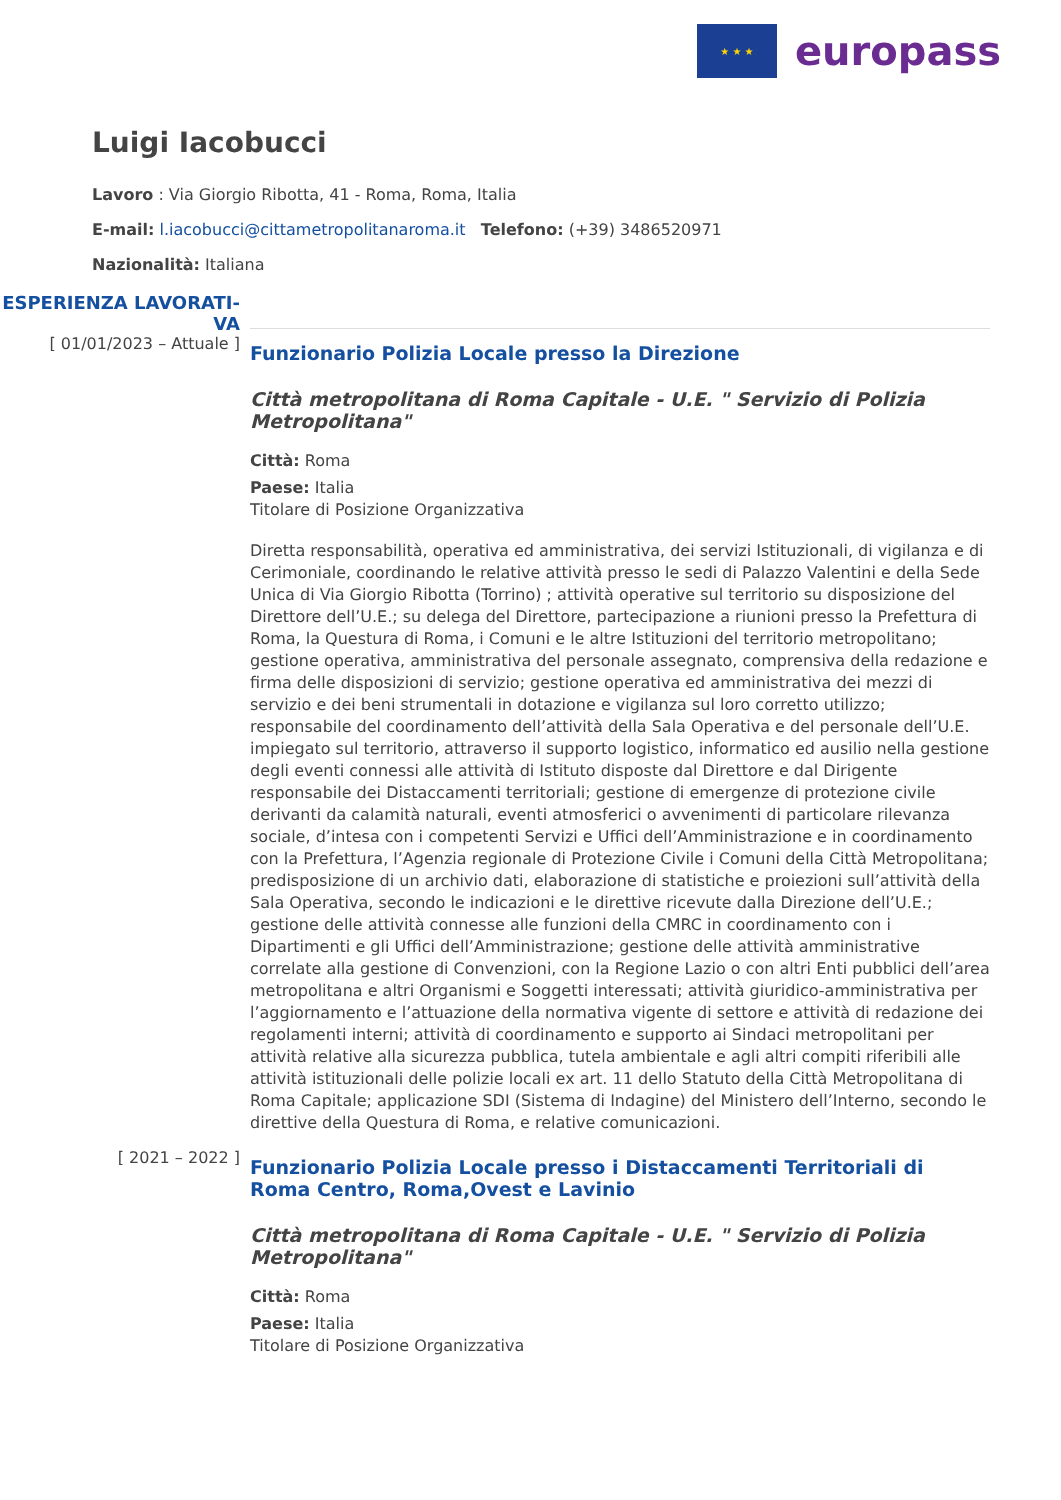★ ★ ★
europass
Luigi Iacobucci
Lavoro : Via Giorgio Ribotta, 41 - Roma, Roma, Italia
E-mail: l.iacobucci@cittametropolitanaroma.it Telefono: (+39) 3486520971
Nazionalità: Italiana
ESPERIENZA LAVORATI-
VA
[ 01/01/2023 – Attuale ]
Funzionario Polizia Locale presso la Direzione
Città metropolitana di Roma Capitale - U.E. " Servizio di Polizia Metropolitana"
Città: Roma
Paese: Italia
Titolare di Posizione Organizzativa
Diretta responsabilità, operativa ed amministrativa, dei servizi Istituzionali, di vigilanza e di Cerimoniale, coordinando le relative attività presso le sedi di Palazzo Valentini e della Sede Unica di Via Giorgio Ribotta (Torrino) ; attività operative sul territorio su disposizione del Direttore dell’U.E.; su delega del Direttore, partecipazione a riunioni presso la Prefettura di Roma, la Questura di Roma, i Comuni e le altre Istituzioni del territorio metropolitano; gestione operativa, amministrativa del personale assegnato, comprensiva della redazione e firma delle disposizioni di servizio; gestione operativa ed amministrativa dei mezzi di servizio e dei beni strumentali in dotazione e vigilanza sul loro corretto utilizzo; responsabile del coordinamento dell’attività della Sala Operativa e del personale dell’U.E. impiegato sul territorio, attraverso il supporto logistico, informatico ed ausilio nella gestione degli eventi connessi alle attività di Istituto disposte dal Direttore e dal Dirigente responsabile dei Distaccamenti territoriali; gestione di emergenze di protezione civile derivanti da calamità naturali, eventi atmosferici o avvenimenti di particolare rilevanza sociale, d’intesa con i competenti Servizi e Uffici dell’Amministrazione e in coordinamento con la Prefettura, l’Agenzia regionale di Protezione Civile i Comuni della Città Metropolitana; predisposizione di un archivio dati, elaborazione di statistiche e proiezioni sull’attività della Sala Operativa, secondo le indicazioni e le direttive ricevute dalla Direzione dell’U.E.; gestione delle attività connesse alle funzioni della CMRC in coordinamento con i Dipartimenti e gli Uffici dell’Amministrazione; gestione delle attività amministrative correlate alla gestione di Convenzioni, con la Regione Lazio o con altri Enti pubblici dell’area metropolitana e altri Organismi e Soggetti interessati; attività giuridico-amministrativa per l’aggiornamento e l’attuazione della normativa vigente di settore e attività di redazione dei regolamenti interni; attività di coordinamento e supporto ai Sindaci metropolitani per attività relative alla sicurezza pubblica, tutela ambientale e agli altri compiti riferibili alle attività istituzionali delle polizie locali ex art. 11 dello Statuto della Città Metropolitana di Roma Capitale; applicazione SDI (Sistema di Indagine) del Ministero dell’Interno, secondo le direttive della Questura di Roma, e relative comunicazioni.
[ 2021 – 2022 ]
Funzionario Polizia Locale presso i Distaccamenti Territoriali di Roma Centro, Roma,Ovest e Lavinio
Città metropolitana di Roma Capitale - U.E. " Servizio di Polizia Metropolitana"
Città: Roma
Paese: Italia
Titolare di Posizione Organizzativa